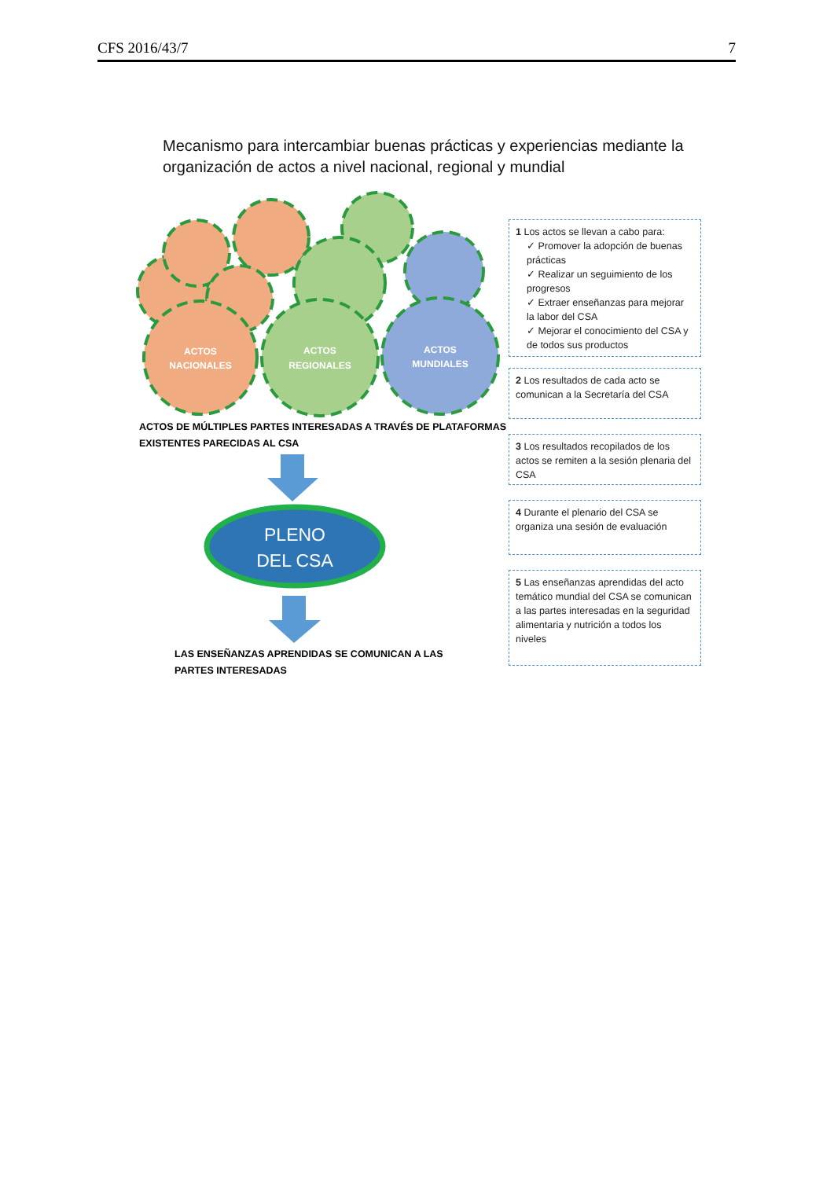CFS 2016/43/7 7
Mecanismo para intercambiar buenas prácticas y experiencias mediante la organización de actos a nivel nacional, regional y mundial
ACTOS
NACIONALES
ACTOS
REGIONALES
ACTOS
MUNDIALES
PLENO
DEL CSA
ACTOS DE MÚLTIPLES PARTES INTERESADAS A TRAVÉS DE PLATAFORMAS
EXISTENTES PARECIDAS AL CSA
LAS ENSEÑANZAS APRENDIDAS SE COMUNICAN A LAS
PARTES INTERESADAS
1 Los actos se llevan a cabo para:
✓ Promover la adopción de buenas prácticas
✓ Realizar un seguimiento de los progresos
✓ Extraer enseñanzas para mejorar la labor del CSA
✓ Mejorar el conocimiento del CSA y de todos sus productos
2 Los resultados de cada acto se comunican a la Secretaría del CSA
3 Los resultados recopilados de los actos se remiten a la sesión plenaria del CSA
4 Durante el plenario del CSA se organiza una sesión de evaluación
5 Las enseñanzas aprendidas del acto temático mundial del CSA se comunican a las partes interesadas en la seguridad alimentaria y nutrición a todos los niveles